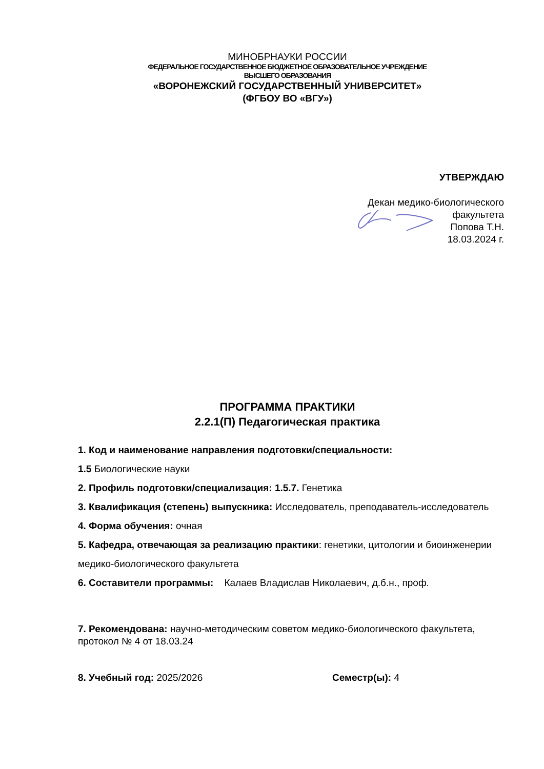МИНОБРНАУКИ РОССИИ
ФЕДЕРАЛЬНОЕ ГОСУДАРСТВЕННОЕ БЮДЖЕТНОЕ ОБРАЗОВАТЕЛЬНОЕ УЧРЕЖДЕНИЕ
ВЫСШЕГО ОБРАЗОВАНИЯ
«ВОРОНЕЖСКИЙ ГОСУДАРСТВЕННЫЙ УНИВЕРСИТЕТ»
(ФГБОУ ВО «ВГУ»)
УТВЕРЖДАЮ
Декан медико-биологического
факультета
Попова Т.Н.
18.03.2024 г.
ПРОГРАММА ПРАКТИКИ
2.2.1(П) Педагогическая практика
1. Код и наименование направления подготовки/специальности:
1.5 Биологические науки
2. Профиль подготовки/специализация: 1.5.7. Генетика
3. Квалификация (степень) выпускника: Исследователь, преподаватель-исследователь
4. Форма обучения: очная
5. Кафедра, отвечающая за реализацию практики: генетики, цитологии и биоинженерии медико-биологического факультета
6. Составители программы: Калаев Владислав Николаевич, д.б.н., проф.
7. Рекомендована: научно-методическим советом медико-биологического факультета, протокол № 4 от 18.03.24
8. Учебный год: 2025/2026 Семестр(ы): 4